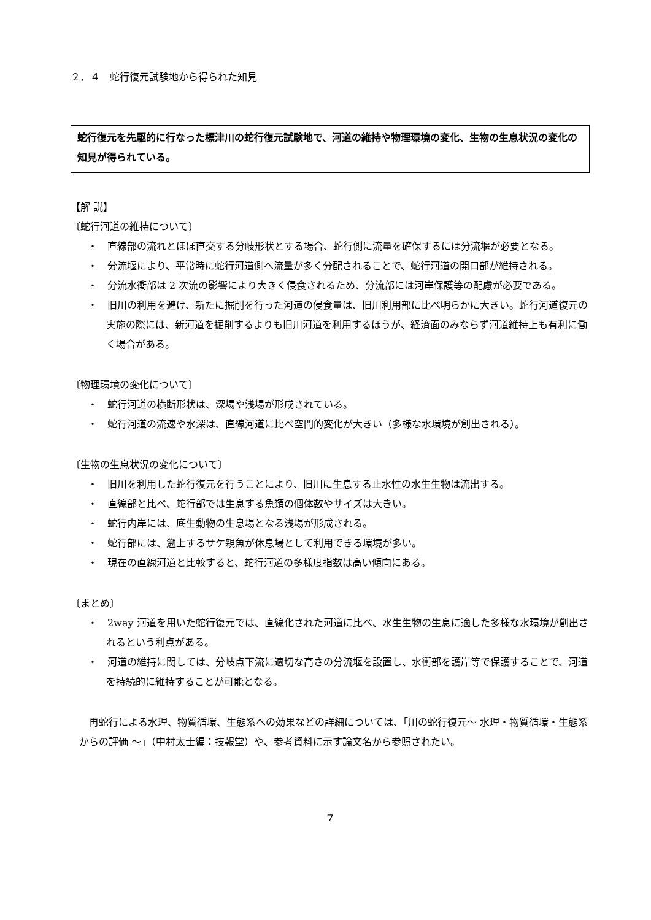２．４　蛇行復元試験地から得られた知見
蛇行復元を先駆的に行なった標津川の蛇行復元試験地で、河道の維持や物理環境の変化、生物の生息状況の変化の知見が得られている。
【解 説】
〔蛇行河道の維持について〕
・　直線部の流れとほぼ直交する分岐形状とする場合、蛇行側に流量を確保するには分流堰が必要となる。
・　分流堰により、平常時に蛇行河道側へ流量が多く分配されることで、蛇行河道の開口部が維持される。
・　分流水衝部は 2 次流の影響により大きく侵食されるため、分流部には河岸保護等の配慮が必要である。
・　旧川の利用を避け、新たに掘削を行った河道の侵食量は、旧川利用部に比べ明らかに大きい。蛇行河道復元の実施の際には、新河道を掘削するよりも旧川河道を利用するほうが、経済面のみならず河道維持上も有利に働く場合がある。
〔物理環境の変化について〕
・　蛇行河道の横断形状は、深場や浅場が形成されている。
・　蛇行河道の流速や水深は、直線河道に比べ空間的変化が大きい（多様な水環境が創出される）。
〔生物の生息状況の変化について〕
・　旧川を利用した蛇行復元を行うことにより、旧川に生息する止水性の水生生物は流出する。
・　直線部と比べ、蛇行部では生息する魚類の個体数やサイズは大きい。
・　蛇行内岸には、底生動物の生息場となる浅場が形成される。
・　蛇行部には、遡上するサケ親魚が休息場として利用できる環境が多い。
・　現在の直線河道と比較すると、蛇行河道の多様度指数は高い傾向にある。
〔まとめ〕
・　2way 河道を用いた蛇行復元では、直線化された河道に比べ、水生生物の生息に適した多様な水環境が創出されるという利点がある。
・　河道の維持に関しては、分岐点下流に適切な高さの分流堰を設置し、水衝部を護岸等で保護することで、河道を持続的に維持することが可能となる。
再蛇行による水理、物質循環、生態系への効果などの詳細については、「川の蛇行復元～ 水理・物質循環・生態系からの評価 ～」（中村太士編：技報堂）や、参考資料に示す論文名から参照されたい。
7